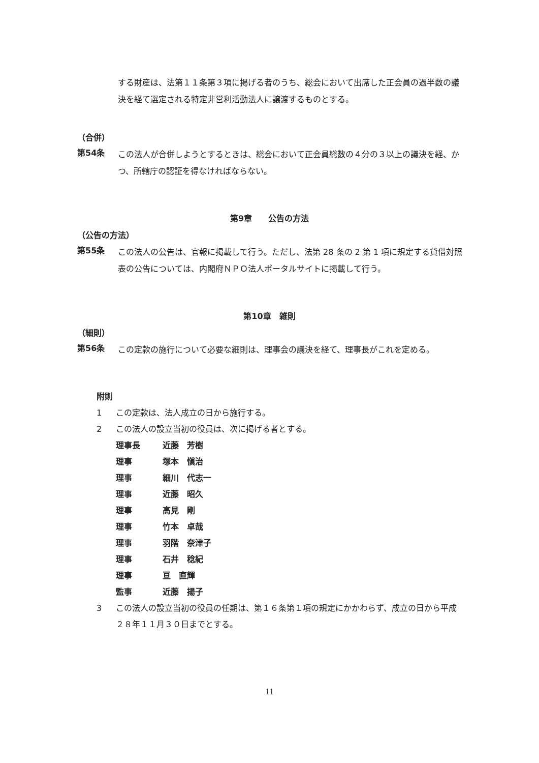する財産は、法第１１条第３項に掲げる者のうち、総会において出席した正会員の過半数の議決を経て選定される特定非営利活動法人に譲渡するものとする。
（合併）
第54条 この法人が合併しようとするときは、総会において正会員総数の４分の３以上の議決を経、かつ、所轄庁の認証を得なければならない。
第9章　　公告の方法
（公告の方法）
第55条 この法人の公告は、官報に掲載して行う。ただし、法第 28 条の 2 第 1 項に規定する貸借対照表の公告については、内閣府ＮＰＯ法人ポータルサイトに掲載して行う。
第10章　雑則
（細則）
第56条 この定款の施行について必要な細則は、理事会の議決を経て、理事長がこれを定める。
附則
1 この定款は、法人成立の日から施行する。
2 この法人の設立当初の役員は、次に掲げる者とする。
理事長 近藤　芳樹
理事 塚本　愼治
理事 細川　代志一
理事 近藤　昭久
理事 高見　剛
理事 竹本　卓哉
理事 羽階　奈津子
理事 石井　稔紀
理事 亘　直輝
監事 近藤　揚子
3 この法人の設立当初の役員の任期は、第１６条第１項の規定にかかわらず、成立の日から平成２８年１１月３０日までとする。
11